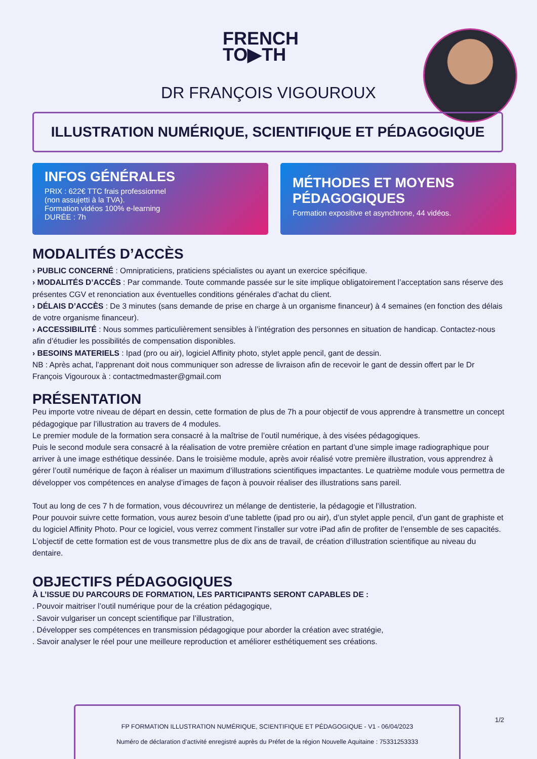FRENCH
TO▶TH
DR FRANÇOIS VIGOUROUX
ILLUSTRATION NUMÉRIQUE, SCIENTIFIQUE ET PÉDAGOGIQUE
INFOS GÉNÉRALES
PRIX : 622€ TTC frais professionnel
(non assujetti à la TVA).
Formation vidéos 100% e-learning
DURÉE : 7h
MÉTHODES ET MOYENS PÉDAGOGIQUES
Formation expositive et asynchrone, 44 vidéos.
MODALITÉS D’ACCÈS
› PUBLIC CONCERNÉ : Omnipraticiens, praticiens spécialistes ou ayant un exercice spécifique.
› MODALITÉS D’ACCÈS : Par commande. Toute commande passée sur le site implique obligatoirement l’acceptation sans réserve des présentes CGV et renonciation aux éventuelles conditions générales d’achat du client.
› DÉLAIS D’ACCÈS : De 3 minutes (sans demande de prise en charge à un organisme financeur) à 4 semaines (en fonction des délais de votre organisme financeur).
› ACCESSIBILITÉ : Nous sommes particulièrement sensibles à l’intégration des personnes en situation de handicap. Contactez-nous afin d’étudier les possibilités de compensation disponibles.
› BESOINS MATERIELS : Ipad (pro ou air), logiciel Affinity photo, stylet apple pencil, gant de dessin.
NB : Après achat, l’apprenant doit nous communiquer son adresse de livraison afin de recevoir le gant de dessin offert par le Dr François Vigouroux à : contactmedmaster@gmail.com
PRÉSENTATION
Peu importe votre niveau de départ en dessin, cette formation de plus de 7h a pour objectif de vous apprendre à transmettre un concept pédagogique par l’illustration au travers de 4 modules.
Le premier module de la formation sera consacré à la maîtrise de l’outil numérique, à des visées pédagogiques.
Puis le second module sera consacré à la réalisation de votre première création en partant d’une simple image radiographique pour arriver à une image esthétique dessinée. Dans le troisième module, après avoir réalisé votre première illustration, vous apprendrez à gérer l’outil numérique de façon à réaliser un maximum d’illustrations scientifiques impactantes. Le quatrième module vous permettra de développer vos compétences en analyse d’images de façon à pouvoir réaliser des illustrations sans pareil.
Tout au long de ces 7 h de formation, vous découvrirez un mélange de dentisterie, la pédagogie et l’illustration.
Pour pouvoir suivre cette formation, vous aurez besoin d’une tablette (ipad pro ou air), d’un stylet apple pencil, d’un gant de graphiste et du logiciel Affinity Photo. Pour ce logiciel, vous verrez comment l’installer sur votre iPad afin de profiter de l’ensemble de ses capacités. L’objectif de cette formation est de vous transmettre plus de dix ans de travail, de création d’illustration scientifique au niveau du dentaire.
OBJECTIFS PÉDAGOGIQUES
À L’ISSUE DU PARCOURS DE FORMATION, LES PARTICIPANTS SERONT CAPABLES DE :
. Pouvoir maitriser l’outil numérique pour de la création pédagogique,
. Savoir vulgariser un concept scientifique par l’illustration,
. Développer ses compétences en transmission pédagogique pour aborder la création avec stratégie,
. Savoir analyser le réel pour une meilleure reproduction et améliorer esthétiquement ses créations.
FP FORMATION ILLUSTRATION NUMÉRIQUE, SCIENTIFIQUE ET PÉDAGOGIQUE - V1 - 06/04/2023
Numéro de déclaration d’activité enregistré auprès du Préfet de la région Nouvelle Aquitaine : 75331253333
1/2